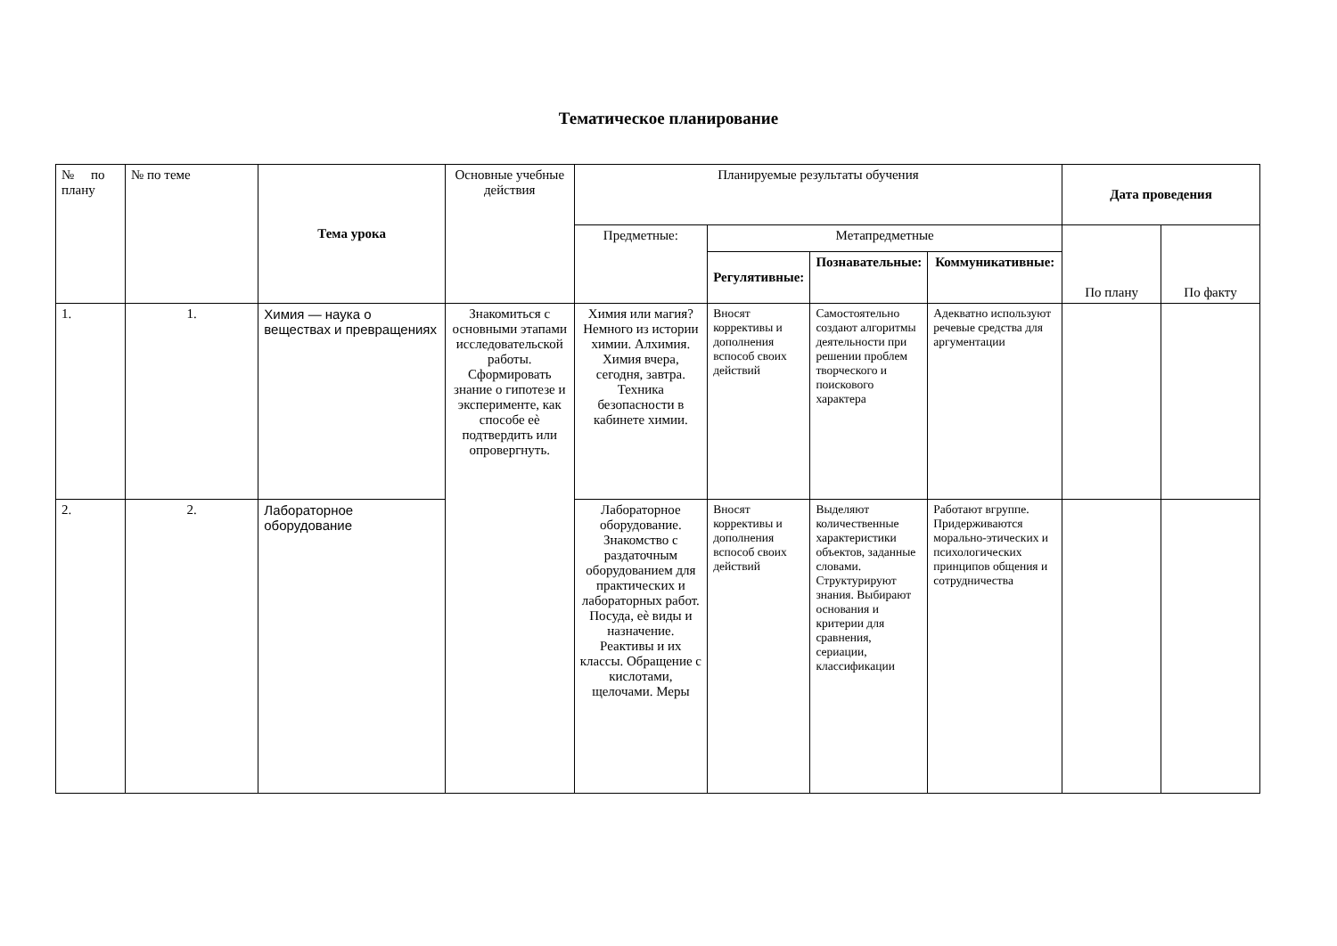Тематическое планирование
| № по плану | № по теме | Тема урока | Основные учебные действия | Планируемые результаты обучения | | | | Дата проведения | |
| --- | --- | --- | --- | --- | --- | --- | --- | --- | --- |
| | | | | Предметные: | Метапредметные | | | По плану | По факту |
| | | | | | Регулятивные: | Познавательные: | Коммуникативные: | | |
| 1. | 1. | Химия — наука о веществах и превращениях | Знакомиться с основными этапами исследовательской работы. Сформировать знание о гипотезе и эксперименте, как способе еѐ подтвердить или опровергнуть. | Химия или магия? Немного из истории химии. Алхимия. Химия вчера, сегодня, завтра. Техника безопасности в кабинете химии. | Вносят коррективы и дополнения вспособ своих действий | Самостоятельно создают алгоритмы деятельности при решении проблем творческого и поискового характера | Адекватно используют речевые средства для аргументации | | |
| 2. | 2. | Лабораторное оборудование | | Лабораторное оборудование. Знакомство с раздаточным оборудованием для практических и лабораторных работ. Посуда, еѐ виды и назначение. Реактивы и их классы. Обращение с кислотами, щелочами. Меры | Вносят коррективы и дополнения вспособ своих действий | Выделяют количественные характеристики объектов, заданные словами. Структурируют знания. Выбирают основания и критерии для сравнения, сериации, классификации | Работают вгруппе. Придерживаются морально-этических и психологических принципов общения и сотрудничества | | |